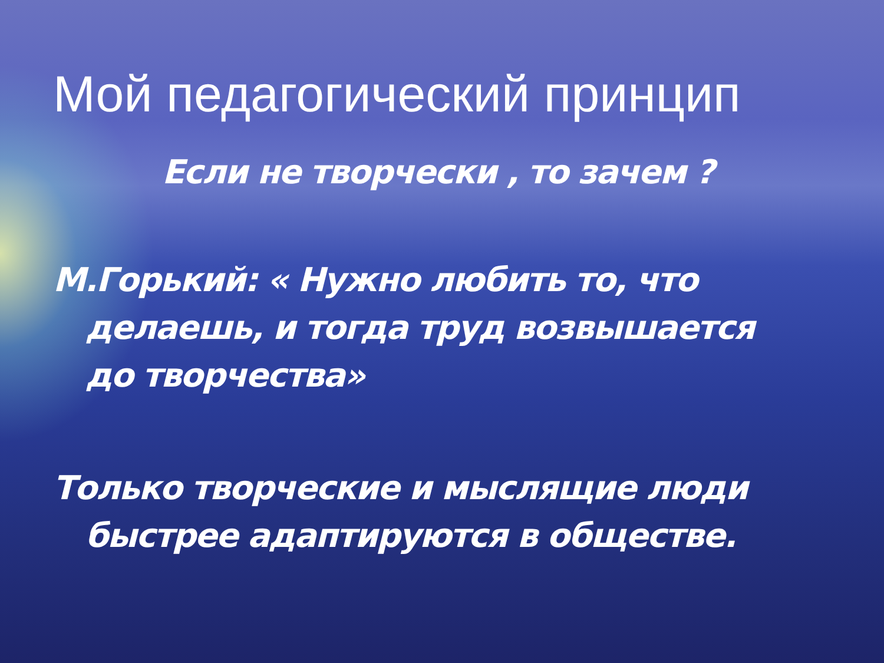Мой педагогический принцип
Если не творчески , то зачем ?
М.Горький: « Нужно любить то, что
делаешь, и тогда труд возвышается
до творчества»
Только творческие и мыслящие люди
быстрее адаптируются в обществе.